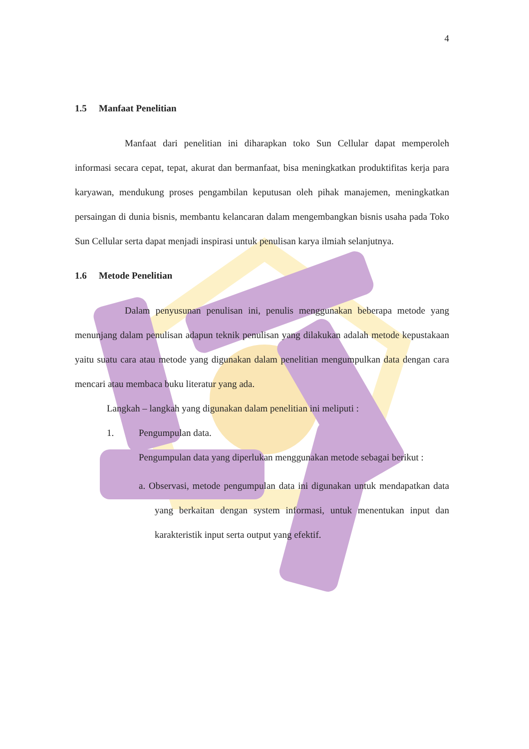4
1.5 Manfaat Penelitian
Manfaat dari penelitian ini diharapkan toko Sun Cellular dapat memperoleh informasi secara cepat, tepat, akurat dan bermanfaat, bisa meningkatkan produktifitas kerja para karyawan, mendukung proses pengambilan keputusan oleh pihak manajemen, meningkatkan persaingan di dunia bisnis, membantu kelancaran dalam mengembangkan bisnis usaha pada Toko Sun Cellular serta dapat menjadi inspirasi untuk penulisan karya ilmiah selanjutnya.
1.6 Metode Penelitian
Dalam penyusunan penulisan ini, penulis menggunakan beberapa metode yang menunjang dalam penulisan adapun teknik penulisan yang dilakukan adalah metode kepustakaan yaitu suatu cara atau metode yang digunakan dalam penelitian mengumpulkan data dengan cara mencari atau membaca buku literatur yang ada.
Langkah – langkah yang digunakan dalam penelitian ini meliputi :
1. Pengumpulan data.
Pengumpulan data yang diperlukan menggunakan metode sebagai berikut :
a. Observasi, metode pengumpulan data ini digunakan untuk mendapatkan data yang berkaitan dengan system informasi, untuk menentukan input dan karakteristik input serta output yang efektif.